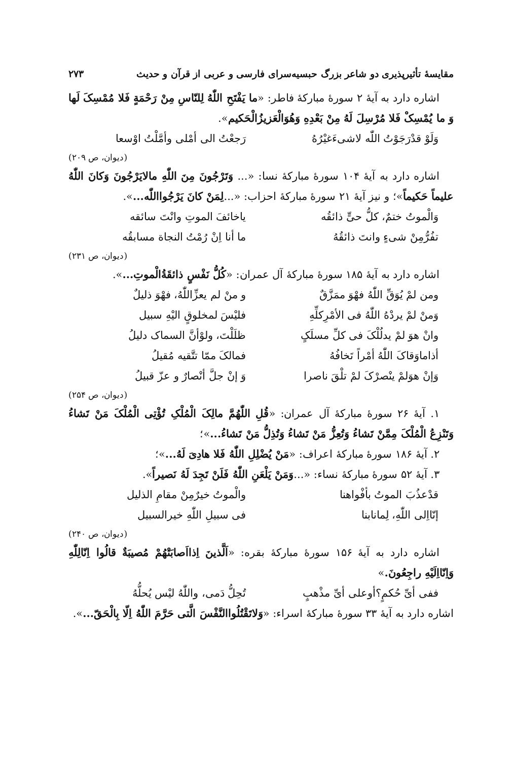مقایسهٔ تأثیرپذیری دو شاعر بزرگ حبسیه‌سرای فارسی و عربی از قرآن و حدیث ۲۷۳
اشاره دارد به آیهٔ ۲ سورهٔ مبارکهٔ فاطر: «ما یَفْتَحِ اللّٰهُ لِلنّاسِ مِنْ رَحْمَةٍ فَلا مُمْسِکَ لَها وَ ما یُمْسِکْ فَلا مُرْسِلَ لَهُ مِنْ بَعْدِهِ وَهُوَالْعَزیزُالْحَکیم».
وَلَوْ قدْرَجَوْتُ اللّٰه لاشیءَغیْرُهُ رَجعْتُ الی أمْلی وأمَّلْتُ اوْسعا
(دیوان، ص ۲۰۹)
اشاره دارد به آیهٔ ۱۰۴ سورهٔ مبارکهٔ نسا: «... وَتَرْجُونَ مِنَ اللّٰهِ مالایَرْجُونَ وَکانَ اللّٰهُ علیماً حَکیماً»؛ و نیز آیهٔ ۲۱ سورهٔ مبارکهٔ احزاب: «...لِمَنْ کانَ یَرْجُوااللّٰه...».
وَالْموتُ ختمٌ، کلُّ حیٍّ ذائقُه یاخائفَ الموتِ وانْتَ سائقه
تفُرُّمِنْ شیءٍ وانتَ ذائقُهُ ما أنا اِنْ رُمْتُ النجاة مسابقُه
(دیوان، ص ۲۳۱)
اشاره دارد به آیهٔ ۱۸۵ سورهٔ مبارکهٔ آل عمران: «کُلُّ نَفْسٍ ذائقَةُالْموتِ...».
ومن لمْ یُوَقِّ اللّٰهُ فهْوَ ممَزَّقٌ و منْ لم یعزِّاللّٰهُ، فهْوَ ذلیلٌ
وَمنْ لمْ یردْهُ اللّٰهُ فی الأمْرِکلِّهِ فلیْسَ لمخلوقٍ الیْهِ سبیل
وانْ هوَ لمْ یدلُلْکَ فی کلِّ مسلَکٍ ظلَلْتَ، ولوْأنَّ السماک دلیلُ
أذاماوَقاکَ اللّٰهُ أمْراً تَخافُهُ فمالکَ ممّا تتَّقیه مُقیلُ
وَإنْ هوَلمْ ینْصرْکَ لمْ تلْقَ ناصرا وَ إنْ جلَّ أنْصارٌ و عزّ قبیلُ
(دیوان، ص ۲۵۴)
۱. آیهٔ ۲۶ سورهٔ مبارکهٔ آل عمران: «قُلِ اللّٰهُمَّ مالِکَ الْمُلْکِ تُؤْتِی الْمُلْکَ مَنْ تَشاءُ وَتَنْزِعُ الْمُلْکَ مِمَّنْ تَشاءُ وَتُعِزُّ مَنْ تَشاءُ وَتُذِلُّ مَنْ تَشاءُ...»؛
۲. آیهٔ ۱۸۶ سورهٔ مبارکهٔ اعراف: «مَنْ یُضْلِلِ اللّٰهُ فَلا هادِیَ لَهُ...»؛
۳. آیهٔ ۵۲ سورهٔ مبارکهٔ نساء: «...وَمَنْ یَلْعَنِ اللّٰهُ فَلَنْ تَجِدَ لَهُ نَصیراً».
قدْعذُبَ الموتُ بأفْواهنا والْموتُ خیرٌمِنْ مقامِ الذلیل
إنّااِلی اللّٰهِ، لِمانابنا فی سبیلِ اللّٰهِ خیرالسبیل
(دیوان، ص ۲۴۰)
اشاره دارد به آیهٔ ۱۵۶ سورهٔ مبارکهٔ بقره: «اَلَّذینَ اِذااَصابَتْهُمْ مُصیبَةٌ قالُوا اِنّالِلّٰهِ وَاِنّااِلَیْهِ راجِعُونَ.»
ففی أیِّ حُکمٍ؟أوعلی أیِّ مذْهبٍ تُحِلُّ دَمی، واللّٰهُ لیْس یُحلُّهُ
اشاره دارد به آیهٔ ۳۳ سورهٔ مبارکهٔ اسراء: «وَلاتَقْتُلُواالنَّفْسَ الَّتی حَرَّمَ اللّٰهُ اِلّا بِالْحَقّ...».